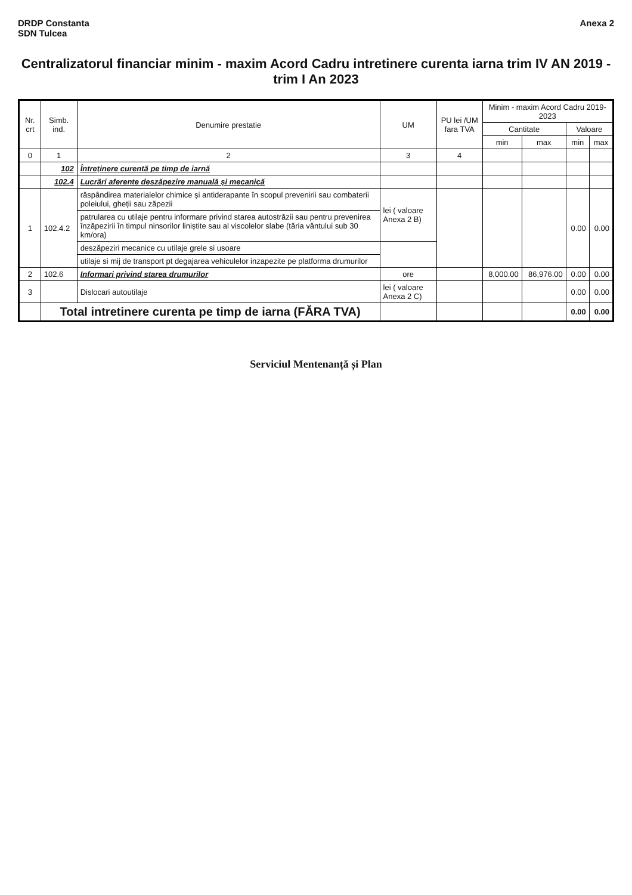DRDP Constanta
SDN Tulcea
Anexa 2
Centralizatorul financiar minim - maxim Acord Cadru intretinere curenta iarna trim IV AN 2019 - trim I An 2023
| Nr. crt | Simb. ind. | Denumire prestatie | UM | PU lei /UM fara TVA | Minim - maxim Acord Cadru 2019-2023 | | | |
| --- | --- | --- | --- | --- | --- | --- | --- | --- |
| | | | | | Cantitate | | Valoare | |
| | | | | | min | max | min | max |
| 0 | 1 | 2 | 3 | 4 | | | | |
| | 102 | Întreținere curentă pe timp de iarnă | | | | | | |
| | 102.4 | Lucrări aferente deszăpezire manuală și mecanică | | | | | | |
| 1 | 102.4.2 | răspândirea materialelor chimice și antiderapante în scopul prevenirii sau combaterii poleiului, gheții sau zăpezii | lei ( valoare Anexa 2 B) | | | | 0.00 | 0.00 |
| | | patrularea cu utilaje pentru informare privind starea autostrăzii sau pentru prevenirea înzăpezirii în timpul ninsorilor liniștite sau al viscolelor slabe (tăria vântului sub 30 km/ora) | | | | | | |
| | | deszăpeziri mecanice cu utilaje grele si usoare | | | | | | |
| | | utilaje si mij de transport pt degajarea vehiculelor inzapezite pe platforma drumurilor | | | | | | |
| 2 | 102.6 | Informari privind starea drumurilor | ore | | 8,000.00 | 86,976.00 | 0.00 | 0.00 |
| 3 | | Dislocari autoutilaje | lei ( valoare Anexa 2 C) | | | | 0.00 | 0.00 |
| | Total intretinere curenta pe timp de iarna (FĂRA TVA) | | | | | | 0.00 | 0.00 |
Serviciul Mentenanță și Plan